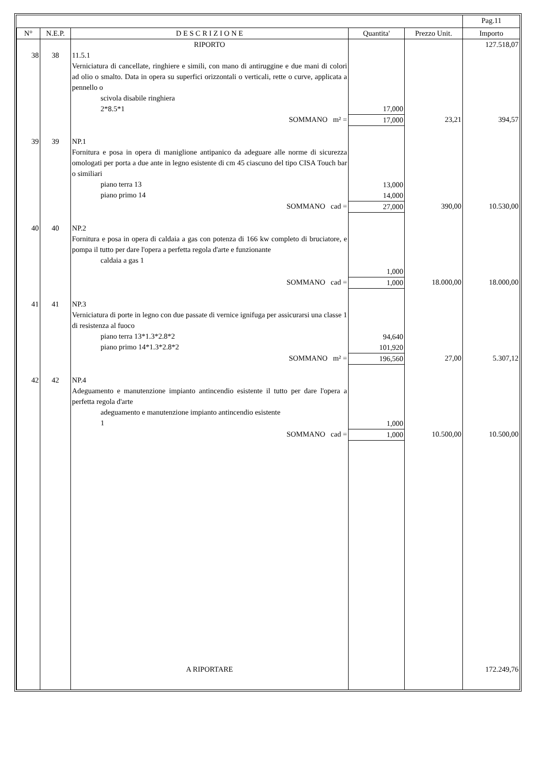| | | | | | Pag.11 |
| N° | N.E.P. | D E S C R I Z I O N E | Quantita' | Prezzo Unit. | Importo |
| | | RIPORTO | | | 127.518,07 |
| 38 | 38 | 11.5.1 Verniciatura di cancellate, ringhiere e simili, con mano di antiruggine e due mani di colori ad olio o smalto. Data in opera su superfici orizzontali o verticali, rette o curve, applicata a pennello o scivola disabile ringhiera 2*8.5*1 | 17,000 | | |
| | | SOMMANO m² = | 17,000 | 23,21 | 394,57 |
| 39 | 39 | NP.1 Fornitura e posa in opera di maniglione antipanico da adeguare alle norme di sicurezza omologati per porta a due ante in legno esistente di cm 45 ciascuno del tipo CISA Touch bar o similiari piano terra 13 piano primo 14 | 13,000 14,000 | | |
| | | SOMMANO cad = | 27,000 | 390,00 | 10.530,00 |
| 40 | 40 | NP.2 Fornitura e posa in opera di caldaia a gas con potenza di 166 kw completo di bruciatore, e pompa il tutto per dare l'opera a perfetta regola d'arte e funzionante caldaia a gas 1 | 1,000 | | |
| | | SOMMANO cad = | 1,000 | 18.000,00 | 18.000,00 |
| 41 | 41 | NP.3 Verniciatura di porte in legno con due passate di vernice ignifuga per assicurarsi una classe 1 di resistenza al fuoco piano terra 13*1.3*2.8*2 piano primo 14*1.3*2.8*2 | 94,640 101,920 | | |
| | | SOMMANO m² = | 196,560 | 27,00 | 5.307,12 |
| 42 | 42 | NP.4 Adeguamento e manutenzione impianto antincendio esistente il tutto per dare l'opera a perfetta regola d'arte adeguamento e manutenzione impianto antincendio esistente 1 | 1,000 | | |
| | | SOMMANO cad = | 1,000 | 10.500,00 | 10.500,00 |
| | | A RIPORTARE | | | 172.249,76 |